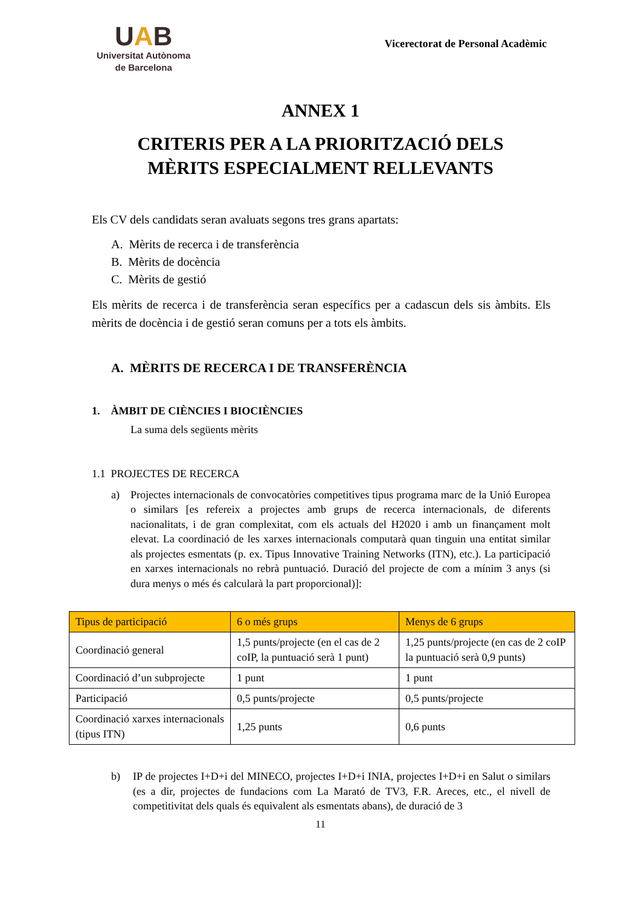UAB
Universitat Autònoma
de Barcelona
Vicerectorat de Personal Acadèmic
ANNEX 1
CRITERIS PER A LA PRIORITZACIÓ DELS
MÈRITS ESPECIALMENT RELLEVANTS
Els CV dels candidats seran avaluats segons tres grans apartats:
A. Mèrits de recerca i de transferència
B. Mèrits de docència
C. Mèrits de gestió
Els mèrits de recerca i de transferència seran específics per a cadascun dels sis àmbits. Els mèrits de docència i de gestió seran comuns per a tots els àmbits.
A. MÈRITS DE RECERCA I DE TRANSFERÈNCIA
1. ÀMBIT DE CIÈNCIES I BIOCIÈNCIES
La suma dels següents mèrits
1.1 PROJECTES DE RECERCA
a)
Projectes internacionals de convocatòries competitives tipus programa marc de la Unió Europea o similars [es refereix a projectes amb grups de recerca internacionals, de diferents nacionalitats, i de gran complexitat, com els actuals del H2020 i amb un finançament molt elevat. La coordinació de les xarxes internacionals computarà quan tinguin una entitat similar als projectes esmentats (p. ex. Tipus Innovative Training Networks (ITN), etc.). La participació en xarxes internacionals no rebrà puntuació. Duració del projecte de com a mínim 3 anys (si dura menys o més és calcularà la part proporcional)]:
| Tipus de participació | 6 o més grups | Menys de 6 grups |
| --- | --- | --- |
| Coordinació general | 1,5 punts/projecte (en el cas de 2 coIP, la puntuació serà 1 punt) | 1,25 punts/projecte (en cas de 2 coIP la puntuació serà 0,9 punts) |
| Coordinació d’un subprojecte | 1 punt | 1 punt |
| Participació | 0,5 punts/projecte | 0,5 punts/projecte |
| Coordinació xarxes internacionals (tipus ITN) | 1,25 punts | 0,6 punts |
b)
IP de projectes I+D+i del MINECO, projectes I+D+i INIA, projectes I+D+i en Salut o similars (es a dir, projectes de fundacions com La Marató de TV3, F.R. Areces, etc., el nivell de competitivitat dels quals és equivalent als esmentats abans), de duració de 3
11